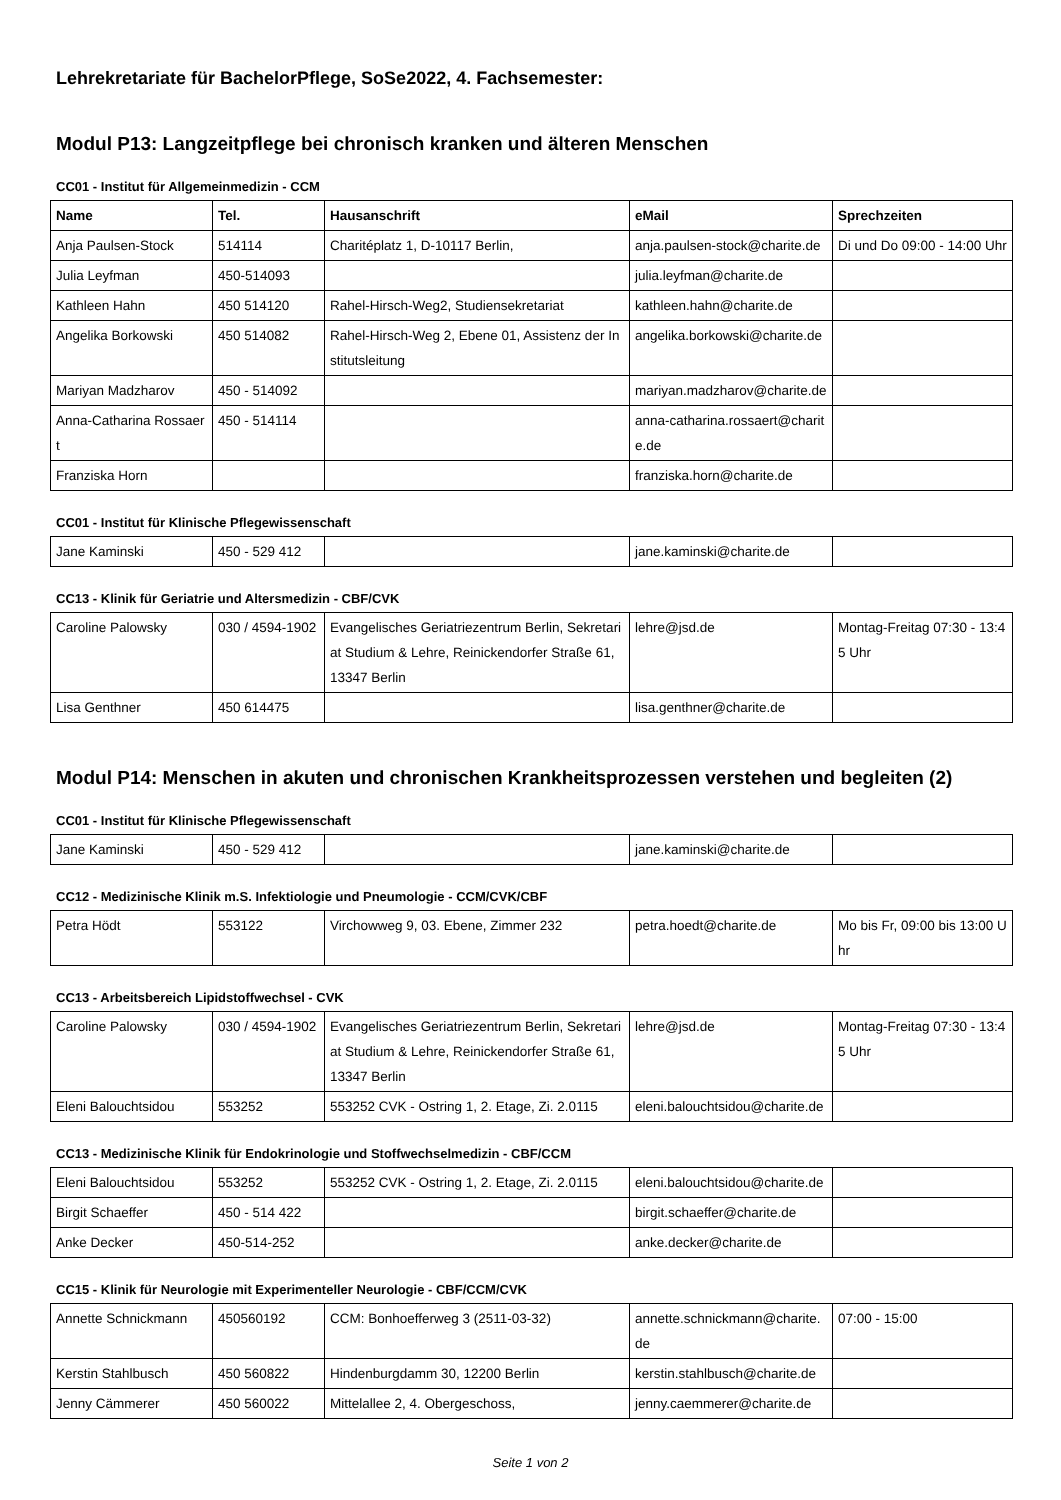Lehrekretariate für BachelorPflege, SoSe2022, 4. Fachsemester:
Modul P13: Langzeitpflege bei chronisch kranken und älteren Menschen
CC01 - Institut für Allgemeinmedizin - CCM
| Name | Tel. | Hausanschrift | eMail | Sprechzeiten |
| --- | --- | --- | --- | --- |
| Anja Paulsen-Stock | 514114 | Charitéplatz 1, D-10117 Berlin, | anja.paulsen-stock@charite.de | Di und Do 09:00 - 14:00 Uhr |
| Julia Leyfman | 450-514093 | | julia.leyfman@charite.de | |
| Kathleen Hahn | 450 514120 | Rahel-Hirsch-Weg2, Studiensekretariat | kathleen.hahn@charite.de | |
| Angelika Borkowski | 450 514082 | Rahel-Hirsch-Weg 2, Ebene 01, Assistenz der Institutsleitung | angelika.borkowski@charite.de | |
| Mariyan Madzharov | 450 - 514092 | | mariyan.madzharov@charite.de | |
| Anna-Catharina Rossaert | 450 - 514114 | | anna-catharina.rossaert@charite.de | |
| Franziska Horn | | | franziska.horn@charite.de | |
CC01 - Institut für Klinische Pflegewissenschaft
| Jane Kaminski | 450 - 529 412 | | jane.kaminski@charite.de | |
CC13 - Klinik für Geriatrie und Altersmedizin - CBF/CVK
| Caroline Palowsky | 030 / 4594-1902 | Evangelisches Geriatriezentrum Berlin, Sekretariat Studium & Lehre, Reinickendorfer Straße 61, 13347 Berlin | lehre@jsd.de | Montag-Freitag 07:30 - 13:45 Uhr |
| Lisa Genthner | 450 614475 | | lisa.genthner@charite.de | |
Modul P14: Menschen in akuten und chronischen Krankheitsprozessen verstehen und begleiten (2)
CC01 - Institut für Klinische Pflegewissenschaft
| Jane Kaminski | 450 - 529 412 | | jane.kaminski@charite.de | |
CC12 - Medizinische Klinik m.S. Infektiologie und Pneumologie - CCM/CVK/CBF
| Petra Hödt | 553122 | Virchowweg 9, 03. Ebene, Zimmer 232 | petra.hoedt@charite.de | Mo bis Fr, 09:00 bis 13:00 Uhr |
CC13 - Arbeitsbereich Lipidstoffwechsel - CVK
| Caroline Palowsky | 030 / 4594-1902 | Evangelisches Geriatriezentrum Berlin, Sekretariat Studium & Lehre, Reinickendorfer Straße 61, 13347 Berlin | lehre@jsd.de | Montag-Freitag 07:30 - 13:45 Uhr |
| Eleni Balouchtsidou | 553252 | 553252 CVK - Ostring 1, 2. Etage, Zi. 2.0115 | eleni.balouchtsidou@charite.de | |
CC13 - Medizinische Klinik für Endokrinologie und Stoffwechselmedizin - CBF/CCM
| Eleni Balouchtsidou | 553252 | 553252 CVK - Ostring 1, 2. Etage, Zi. 2.0115 | eleni.balouchtsidou@charite.de | |
| Birgit Schaeffer | 450 - 514 422 | | birgit.schaeffer@charite.de | |
| Anke Decker | 450-514-252 | | anke.decker@charite.de | |
CC15 - Klinik für Neurologie mit Experimenteller Neurologie - CBF/CCM/CVK
| Annette Schnickmann | 450560192 | CCM: Bonhoefferweg 3 (2511-03-32) | annette.schnickmann@charite.de | 07:00 - 15:00 |
| Kerstin Stahlbusch | 450 560822 | Hindenburgdamm 30, 12200 Berlin | kerstin.stahlbusch@charite.de | |
| Jenny Cämmerer | 450 560022 | Mittelallee 2, 4. Obergeschoss, | jenny.caemmerer@charite.de | |
Seite 1 von 2